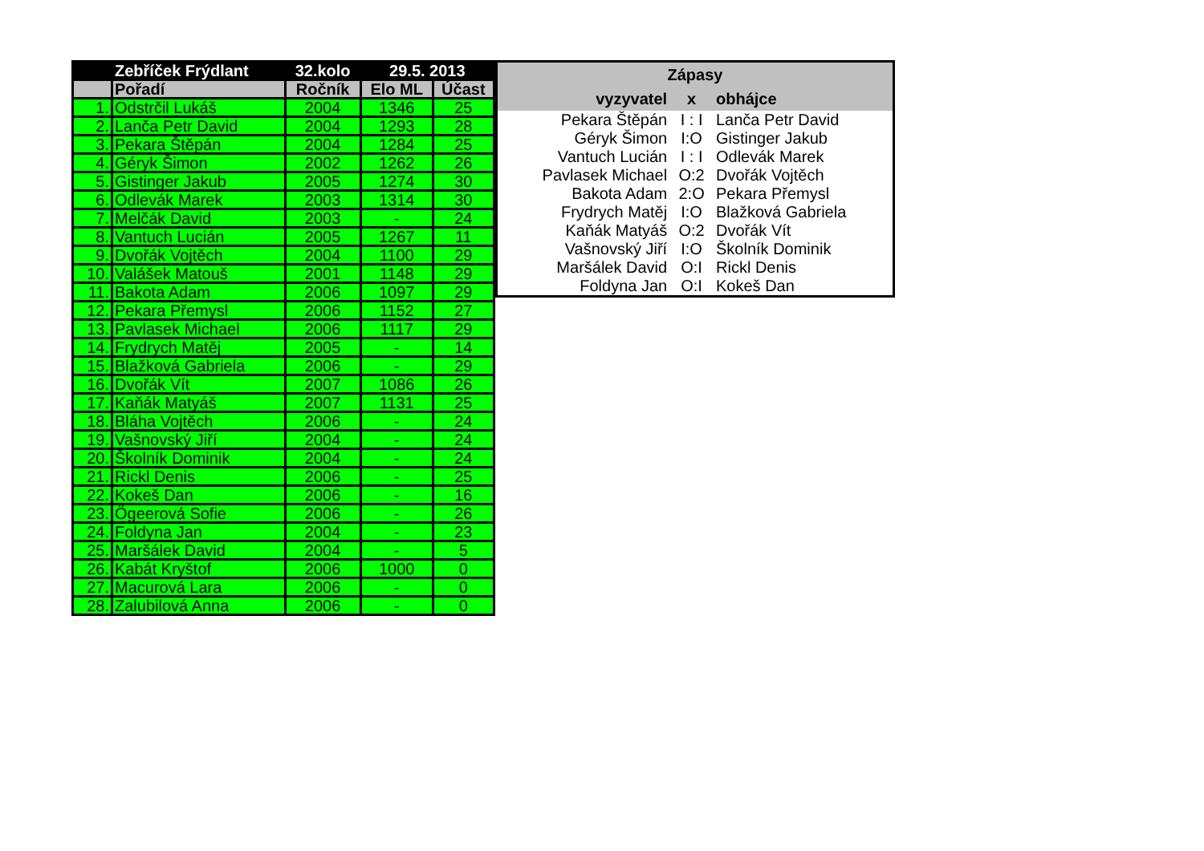| | Zebříček Frýdlant | 32.kolo | 29.5. 2013 | |
| --- | --- | --- | --- | --- |
| | Pořadí | Ročník | Elo ML | Účast |
| 1. | Odstrčil Lukáš | 2004 | 1346 | 25 |
| 2. | Lanča Petr David | 2004 | 1293 | 28 |
| 3. | Pekara Štěpán | 2004 | 1284 | 25 |
| 4. | Géryk Šimon | 2002 | 1262 | 26 |
| 5. | Gistinger Jakub | 2005 | 1274 | 30 |
| 6. | Odlevák Marek | 2003 | 1314 | 30 |
| 7. | Melčák David | 2003 | - | 24 |
| 8. | Vantuch Lucián | 2005 | 1267 | 11 |
| 9. | Dvořák Vojtěch | 2004 | 1100 | 29 |
| 10. | Valášek Matouš | 2001 | 1148 | 29 |
| 11. | Bakota Adam | 2006 | 1097 | 29 |
| 12. | Pekara Přemysl | 2006 | 1152 | 27 |
| 13. | Pavlasek Michael | 2006 | 1117 | 29 |
| 14. | Frydrych Matěj | 2005 | - | 14 |
| 15. | Blažková Gabriela | 2006 | - | 29 |
| 16. | Dvořák Vít | 2007 | 1086 | 26 |
| 17. | Kaňák Matyáš | 2007 | 1131 | 25 |
| 18. | Bláha Vojtěch | 2006 | - | 24 |
| 19. | Vašnovský Jiří | 2004 | - | 24 |
| 20. | Školník Dominik | 2004 | - | 24 |
| 21. | Rickl Denis | 2006 | - | 25 |
| 22. | Kokeš Dan | 2006 | - | 16 |
| 23. | Ögeerová Sofie | 2006 | - | 26 |
| 24. | Foldyna Jan | 2004 | - | 23 |
| 25. | Maršálek David | 2004 | - | 5 |
| 26. | Kabát Kryštof | 2006 | 1000 | 0 |
| 27. | Macurová Lara | 2006 | - | 0 |
| 28. | Zalubilová Anna | 2006 | - | 0 |
| Zápasy | | |
| --- | --- | --- |
| vyzyvatel | x | obhájce |
| Pekara Štěpán | I : I | Lanča Petr David |
| Géryk Šimon | I:O | Gistinger Jakub |
| Vantuch Lucián | I : I | Odlevák Marek |
| Pavlasek Michael | O:2 | Dvořák Vojtěch |
| Bakota Adam | 2:O | Pekara Přemysl |
| Frydrych Matěj | I:O | Blažková Gabriela |
| Kaňák Matyáš | O:2 | Dvořák Vít |
| Vašnovský Jiří | I:O | Školník Dominik |
| Maršálek David | O:I | Rickl Denis |
| Foldyna Jan | O:I | Kokeš Dan |